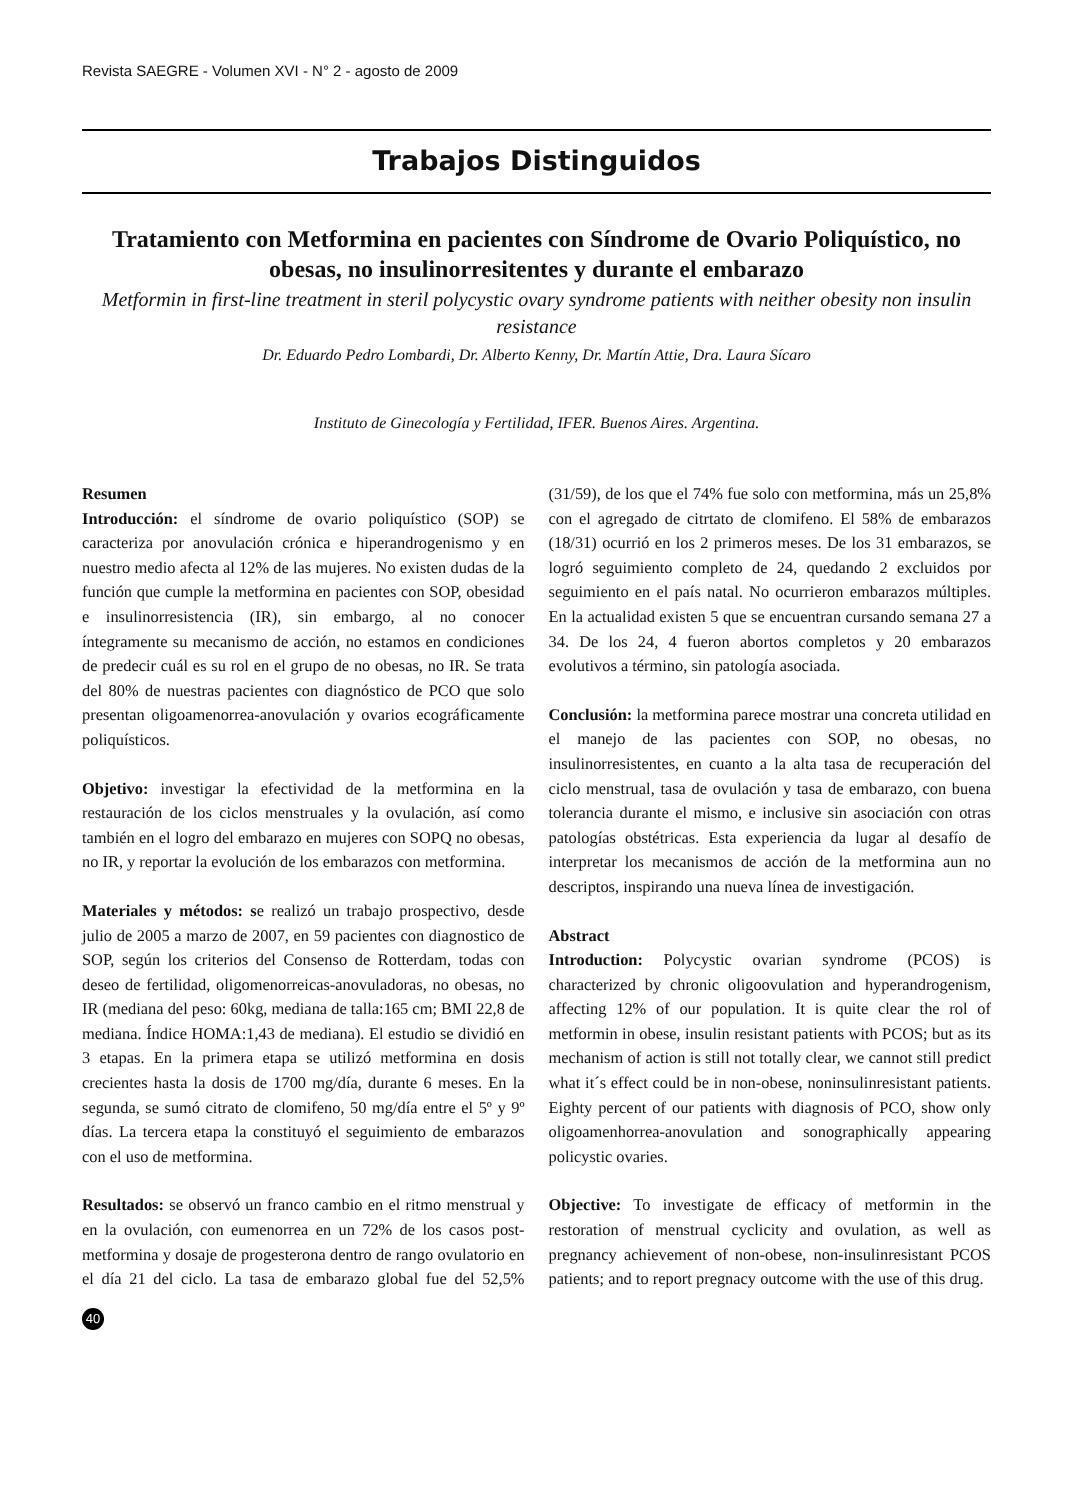Revista SAEGRE - Volumen XVI - N° 2 - agosto de 2009
Trabajos Distinguidos
Tratamiento con Metformina en pacientes con Síndrome de Ovario Poliquístico, no obesas, no insulinorresitentes y durante el embarazo
Metformin in first-line treatment in steril polycystic ovary syndrome patients with neither obesity non insulin resistance
Dr. Eduardo Pedro Lombardi, Dr. Alberto Kenny, Dr. Martín Attie, Dra. Laura Sícaro
Instituto de Ginecología y Fertilidad, IFER. Buenos Aires. Argentina.
Resumen
Introducción: el síndrome de ovario poliquístico (SOP) se caracteriza por anovulación crónica e hiperandrogenismo y en nuestro medio afecta al 12% de las mujeres. No existen dudas de la función que cumple la metformina en pacientes con SOP, obesidad e insulinorresistencia (IR), sin embargo, al no conocer íntegramente su mecanismo de acción, no estamos en condiciones de predecir cuál es su rol en el grupo de no obesas, no IR. Se trata del 80% de nuestras pacientes con diagnóstico de PCO que solo presentan oligoamenorrea-anovulación y ovarios ecográficamente poliquísticos.
Objetivo: investigar la efectividad de la metformina en la restauración de los ciclos menstruales y la ovulación, así como también en el logro del embarazo en mujeres con SOPQ no obesas, no IR, y reportar la evolución de los embarazos con metformina.
Materiales y métodos: se realizó un trabajo prospectivo, desde julio de 2005 a marzo de 2007, en 59 pacientes con diagnostico de SOP, según los criterios del Consenso de Rotterdam, todas con deseo de fertilidad, oligomenorreicas-anovuladoras, no obesas, no IR (mediana del peso: 60kg, mediana de talla:165 cm; BMI 22,8 de mediana. Índice HOMA:1,43 de mediana). El estudio se dividió en 3 etapas. En la primera etapa se utilizó metformina en dosis crecientes hasta la dosis de 1700 mg/día, durante 6 meses. En la segunda, se sumó citrato de clomifeno, 50 mg/día entre el 5º y 9º días. La tercera etapa la constituyó el seguimiento de embarazos con el uso de metformina.
Resultados: se observó un franco cambio en el ritmo menstrual y en la ovulación, con eumenorrea en un 72% de los casos post-metformina y dosaje de progesterona dentro de rango ovulatorio en el día 21 del ciclo. La tasa de embarazo global fue del 52,5% (31/59), de los que el 74% fue solo con metformina, más un 25,8% con el agregado de citrtato de clomifeno. El 58% de embarazos (18/31) ocurrió en los 2 primeros meses. De los 31 embarazos, se logró seguimiento completo de 24, quedando 2 excluidos por seguimiento en el país natal. No ocurrieron embarazos múltiples. En la actualidad existen 5 que se encuentran cursando semana 27 a 34. De los 24, 4 fueron abortos completos y 20 embarazos evolutivos a término, sin patología asociada.
Conclusión: la metformina parece mostrar una concreta utilidad en el manejo de las pacientes con SOP, no obesas, no insulinorresistentes, en cuanto a la alta tasa de recuperación del ciclo menstrual, tasa de ovulación y tasa de embarazo, con buena tolerancia durante el mismo, e inclusive sin asociación con otras patologías obstétricas. Esta experiencia da lugar al desafío de interpretar los mecanismos de acción de la metformina aun no descriptos, inspirando una nueva línea de investigación.
Abstract
Introduction: Polycystic ovarian syndrome (PCOS) is characterized by chronic oligoovulation and hyperandrogenism, affecting 12% of our population. It is quite clear the rol of metformin in obese, insulin resistant patients with PCOS; but as its mechanism of action is still not totally clear, we cannot still predict what it´s effect could be in non-obese, noninsulinresistant patients. Eighty percent of our patients with diagnosis of PCO, show only oligoamenhorrea-anovulation and sonographically appearing policystic ovaries.
Objective: To investigate de efficacy of metformin in the restoration of menstrual cyclicity and ovulation, as well as pregnancy achievement of non-obese, non-insulinresistant PCOS patients; and to report pregnacy outcome with the use of this drug.
40